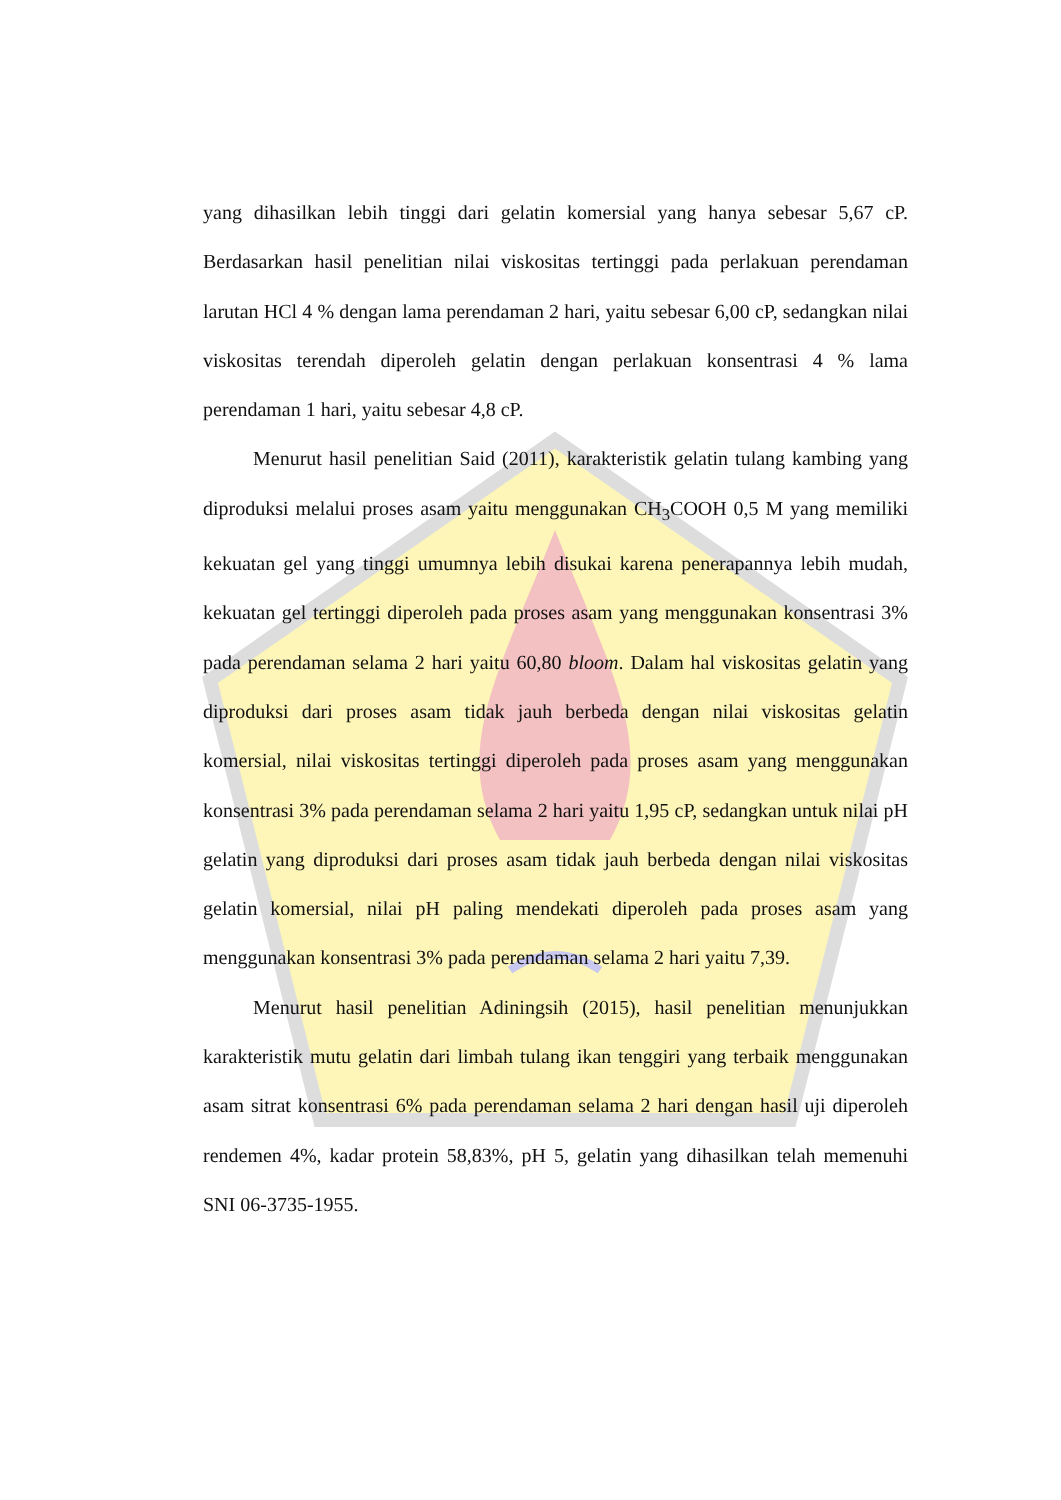yang dihasilkan lebih tinggi dari gelatin komersial yang hanya sebesar 5,67 cP. Berdasarkan hasil penelitian nilai viskositas tertinggi pada perlakuan perendaman larutan HCl 4 % dengan lama perendaman 2 hari, yaitu sebesar 6,00 cP, sedangkan nilai viskositas terendah diperoleh gelatin dengan perlakuan konsentrasi 4 % lama perendaman 1 hari, yaitu sebesar 4,8 cP.
Menurut hasil penelitian Said (2011), karakteristik gelatin tulang kambing yang diproduksi melalui proses asam yaitu menggunakan CH<sub>3</sub>COOH 0,5 M yang memiliki kekuatan gel yang tinggi umumnya lebih disukai karena penerapannya lebih mudah, kekuatan gel tertinggi diperoleh pada proses asam yang menggunakan konsentrasi 3% pada perendaman selama 2 hari yaitu 60,80 bloom. Dalam hal viskositas gelatin yang diproduksi dari proses asam tidak jauh berbeda dengan nilai viskositas gelatin komersial, nilai viskositas tertinggi diperoleh pada proses asam yang menggunakan konsentrasi 3% pada perendaman selama 2 hari yaitu 1,95 cP, sedangkan untuk nilai pH gelatin yang diproduksi dari proses asam tidak jauh berbeda dengan nilai viskositas gelatin komersial, nilai pH paling mendekati diperoleh pada proses asam yang menggunakan konsentrasi 3% pada perendaman selama 2 hari yaitu 7,39.
Menurut hasil penelitian Adiningsih (2015), hasil penelitian menunjukkan karakteristik mutu gelatin dari limbah tulang ikan tenggiri yang terbaik menggunakan asam sitrat konsentrasi 6% pada perendaman selama 2 hari dengan hasil uji diperoleh rendemen 4%, kadar protein 58,83%, pH 5, gelatin yang dihasilkan telah memenuhi SNI 06-3735-1955.